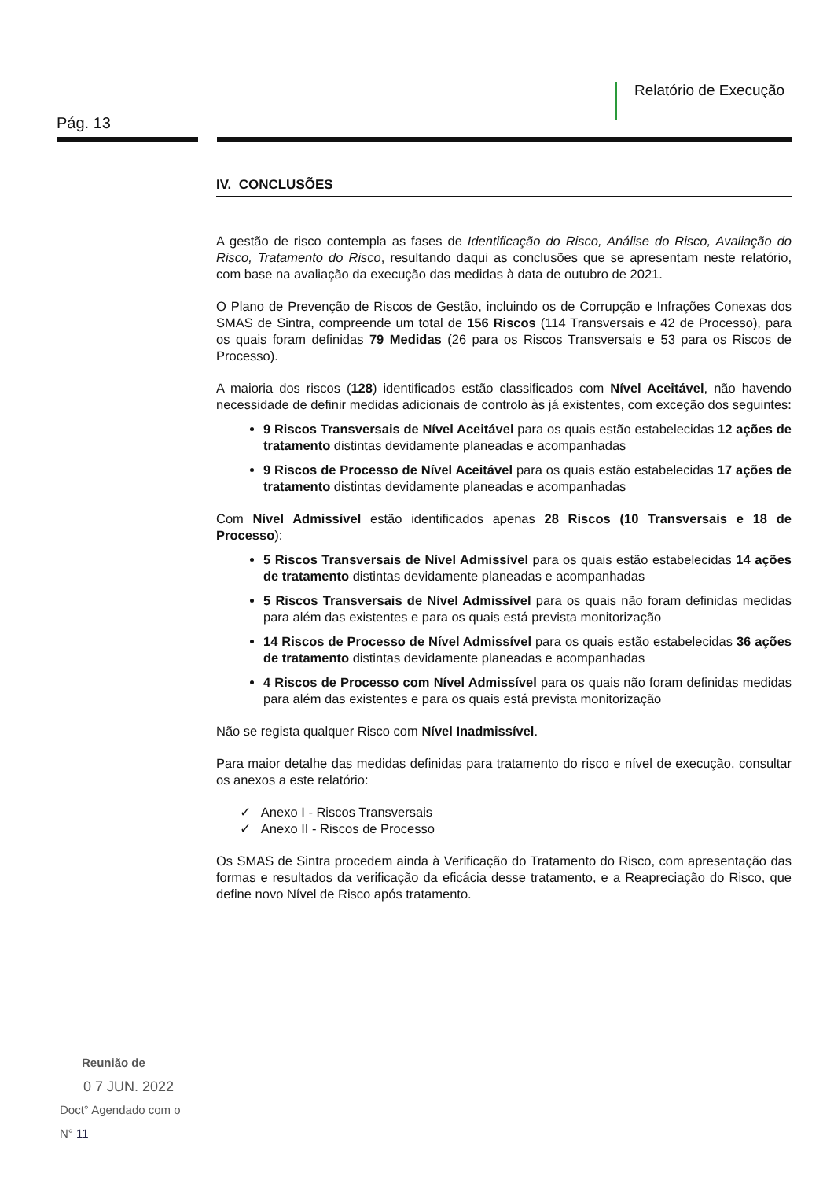Relatório de Execução
Pág. 13
IV. CONCLUSÕES
A gestão de risco contempla as fases de Identificação do Risco, Análise do Risco, Avaliação do Risco, Tratamento do Risco, resultando daqui as conclusões que se apresentam neste relatório, com base na avaliação da execução das medidas à data de outubro de 2021.
O Plano de Prevenção de Riscos de Gestão, incluindo os de Corrupção e Infrações Conexas dos SMAS de Sintra, compreende um total de 156 Riscos (114 Transversais e 42 de Processo), para os quais foram definidas 79 Medidas (26 para os Riscos Transversais e 53 para os Riscos de Processo).
A maioria dos riscos (128) identificados estão classificados com Nível Aceitável, não havendo necessidade de definir medidas adicionais de controlo às já existentes, com exceção dos seguintes:
9 Riscos Transversais de Nível Aceitável para os quais estão estabelecidas 12 ações de tratamento distintas devidamente planeadas e acompanhadas
9 Riscos de Processo de Nível Aceitável para os quais estão estabelecidas 17 ações de tratamento distintas devidamente planeadas e acompanhadas
Com Nível Admissível estão identificados apenas 28 Riscos (10 Transversais e 18 de Processo):
5 Riscos Transversais de Nível Admissível para os quais estão estabelecidas 14 ações de tratamento distintas devidamente planeadas e acompanhadas
5 Riscos Transversais de Nível Admissível para os quais não foram definidas medidas para além das existentes e para os quais está prevista monitorização
14 Riscos de Processo de Nível Admissível para os quais estão estabelecidas 36 ações de tratamento distintas devidamente planeadas e acompanhadas
4 Riscos de Processo com Nível Admissível para os quais não foram definidas medidas para além das existentes e para os quais está prevista monitorização
Não se regista qualquer Risco com Nível Inadmissível.
Para maior detalhe das medidas definidas para tratamento do risco e nível de execução, consultar os anexos a este relatório:
✓ Anexo I - Riscos Transversais
✓ Anexo II - Riscos de Processo
Os SMAS de Sintra procedem ainda à Verificação do Tratamento do Risco, com apresentação das formas e resultados da verificação da eficácia desse tratamento, e a Reapreciação do Risco, que define novo Nível de Risco após tratamento.
Reunião de
0 7 JUN. 2022
Doct° Agendado com o
N° 11